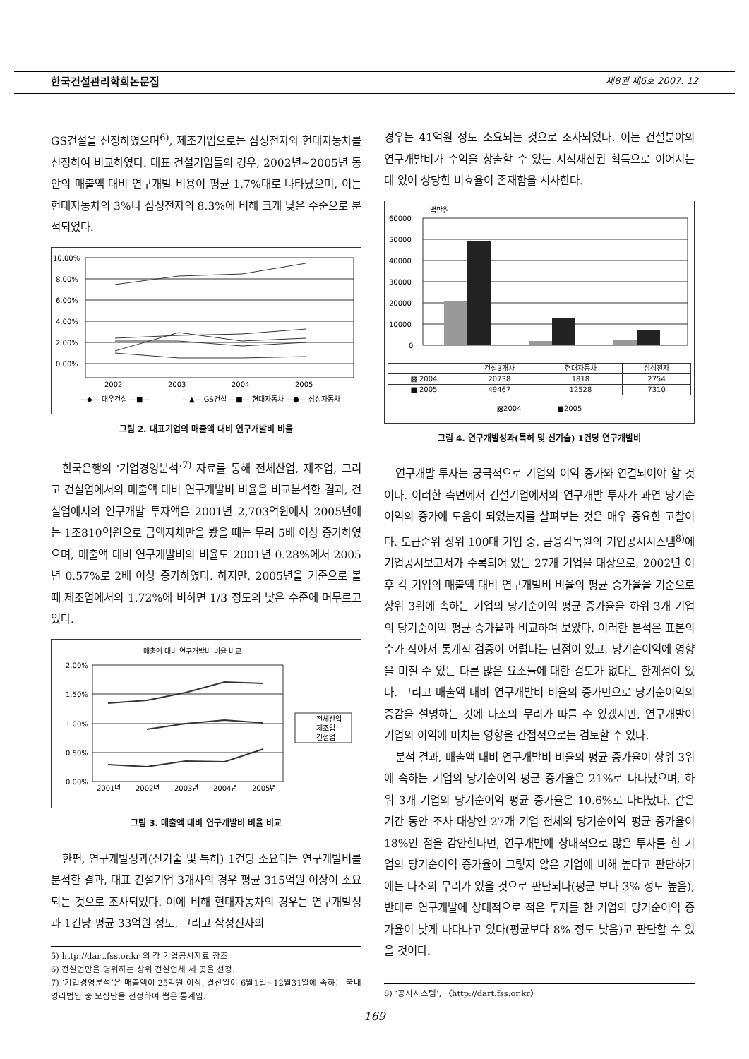한국건설관리학회논문집 제8권 제6호 2007. 12
GS건설을 선정하였으며<sup>6)</sup>, 제조기업으로는 삼성전자와 현대자동차를 선정하여 비교하였다. 대표 건설기업들의 경우, 2002년~2005년 동안의 매출액 대비 연구개발 비용이 평균 1.7%대로 나타났으며, 이는 현대자동차의 3%나 삼성전자의 8.3%에 비해 크게 낮은 수준으로 분석되었다.
10.00%
8.00%
6.00%
4.00%
2.00%
0.00%
2002
2003
2004
2005
—◆— 대우건설 —■—
—▲— GS건설 —■— 현대자동차 —●— 삼성자동차
그림 2. 대표기업의 매출액 대비 연구개발비 비율
한국은행의 ‘기업경영분석’<sup>7)</sup> 자료를 통해 전체산업, 제조업, 그리고 건설업에서의 매출액 대비 연구개발비 비율을 비교분석한 결과, 건설업에서의 연구개발 투자액은 2001년 2,703억원에서 2005년에는 1조810억원으로 금액자체만을 봤을 때는 무려 5배 이상 증가하였으며, 매출액 대비 연구개발비의 비율도 2001년 0.28%에서 2005년 0.57%로 2배 이상 증가하였다. 하지만, 2005년을 기준으로 볼 때 제조업에서의 1.72%에 비하면 1/3 정도의 낮은 수준에 머무르고 있다.
매출액 대비 연구개발비 비율 비교
2.00%
1.50%
1.00%
0.50%
0.00%
2001년
2002년
2003년
2004년
2005년
전체산업
제조업
건설업
그림 3. 매출액 대비 연구개발비 비율 비교
한편, 연구개발성과(신기술 및 특허) 1건당 소요되는 연구개발비를 분석한 결과, 대표 건설기업 3개사의 경우 평균 315억원 이상이 소요되는 것으로 조사되었다. 이에 비해 현대자동차의 경우는 연구개발성과 1건당 평균 33억원 정도, 그리고 삼성전자의
5) http://dart.fss.or.kr 의 각 기업공시자료 참조
6) 건설업만을 영위하는 상위 건설업체 세 곳을 선정.
7) ‘기업경영분석’은 매출액이 25억원 이상, 결산일이 6월1일~12월31일에 속하는 국내 영리법인 중 모집단을 선정하여 뽑은 통계임.
경우는 41억원 정도 소요되는 것으로 조사되었다. 이는 건설분야의 연구개발비가 수익을 창출할 수 있는 지적재산권 획득으로 이어지는데 있어 상당한 비효율이 존재함을 시사한다.
백만원
60000
50000
40000
30000
20000
10000
0
| | 건설3개사 | 현대자동차 | 삼성전자 |
| --- | --- | --- | --- |
| ▩ 2004 | 20738 | 1818 | 2754 |
| ■ 2005 | 49467 | 12528 | 7310 |
▩2004 ■2005
그림 4. 연구개발성과(특허 및 신기술) 1건당 연구개발비
연구개발 투자는 궁극적으로 기업의 이익 증가와 연결되어야 할 것이다. 이러한 측면에서 건설기업에서의 연구개발 투자가 과연 당기순이익의 증가에 도움이 되었는지를 살펴보는 것은 매우 중요한 고찰이다. 도급순위 상위 100대 기업 중, 금융감독원의 기업공시시스템<sup>8)</sup>에 기업공시보고서가 수록되어 있는 27개 기업을 대상으로, 2002년 이후 각 기업의 매출액 대비 연구개발비 비율의 평균 증가율을 기준으로 상위 3위에 속하는 기업의 당기순이익 평균 증가율을 하위 3개 기업의 당기순이익 평균 증가율과 비교하여 보았다. 이러한 분석은 표본의 수가 작아서 통계적 검증이 어렵다는 단점이 있고, 당기순이익에 영향을 미칠 수 있는 다른 많은 요소들에 대한 검토가 없다는 한계점이 있다. 그리고 매출액 대비 연구개발비 비율의 증가만으로 당기순이익의 증감을 설명하는 것에 다소의 무리가 따를 수 있겠지만, 연구개발이 기업의 이익에 미치는 영향을 간접적으로는 검토할 수 있다.
분석 결과, 매출액 대비 연구개발비 비율의 평균 증가율이 상위 3위에 속하는 기업의 당기순이익 평균 증가율은 21%로 나타났으며, 하위 3개 기업의 당기순이익 평균 증가율은 10.6%로 나타났다. 같은 기간 동안 조사 대상인 27개 기업 전체의 당기순이익 평균 증가율이 18%인 점을 감안한다면, 연구개발에 상대적으로 많은 투자를 한 기업의 당기순이익 증가율이 그렇지 않은 기업에 비해 높다고 판단하기에는 다소의 무리가 있을 것으로 판단되나(평균 보다 3% 정도 높음), 반대로 연구개발에 상대적으로 적은 투자를 한 기업의 당기순이익 증가율이 낮게 나타나고 있다(평균보다 8% 정도 낮음)고 판단할 수 있을 것이다.
8) ‘공시시스템’, 〈http://dart.fss.or.kr〉
169